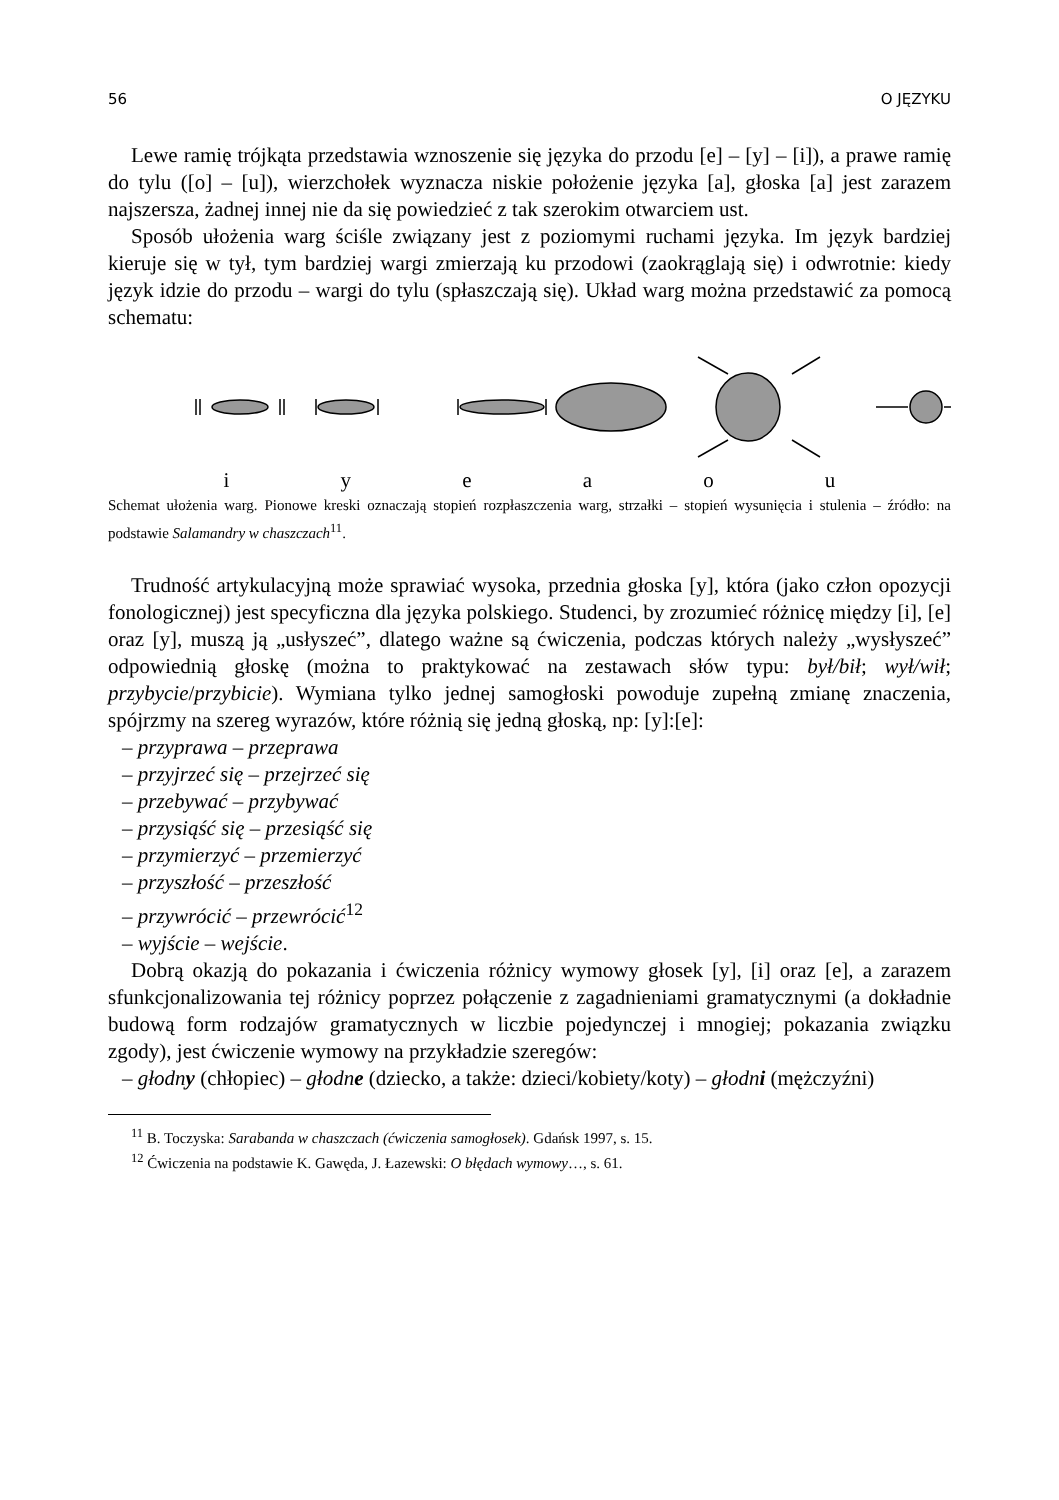56 O JĘZYKU
Lewe ramię trójkąta przedstawia wznoszenie się języka do przodu [e] – [y] – [i]), a prawe ramię do tylu ([o] – [u]), wierzchołek wyznacza niskie położenie języka [a], głoska [a] jest zarazem najszersza, żadnej innej nie da się powiedzieć z tak szerokim otwarciem ust.
Sposób ułożenia warg ściśle związany jest z poziomymi ruchami języka. Im język bardziej kieruje się w tył, tym bardziej wargi zmierzają ku przodowi (zaokrąglają się) i odwrotnie: kiedy język idzie do przodu – wargi do tylu (spłaszczają się). Układ warg można przedstawić za pomocą schematu:
i y e a o u
Schemat ułożenia warg. Pionowe kreski oznaczają stopień rozpłaszczenia warg, strzałki – stopień wysunięcia i stulenia – źródło: na podstawie Salamandry w chaszczach<sup>11</sup>.
Trudność artykulacyjną może sprawiać wysoka, przednia głoska [y], która (jako człon opozycji fonologicznej) jest specyficzna dla języka polskiego. Studenci, by zrozumieć różnicę między [i], [e] oraz [y], muszą ją „usłyszeć”, dlatego ważne są ćwiczenia, podczas których należy „wysłyszeć” odpowiednią głoskę (można to praktykować na zestawach słów typu: był/bił; wył/wił; przybycie/przybicie). Wymiana tylko jednej samogłoski powoduje zupełną zmianę znaczenia, spójrzmy na szereg wyrazów, które różnią się jedną głoską, np: [y]:[e]:
– przyprawa – przeprawa
– przyjrzeć się – przejrzeć się
– przebywać – przybywać
– przysiąść się – przesiąść się
– przymierzyć – przemierzyć
– przyszłość – przeszłość
– przywrócić – przewrócić<sup>12</sup>
– wyjście – wejście.
Dobrą okazją do pokazania i ćwiczenia różnicy wymowy głosek [y], [i] oraz [e], a zarazem sfunkcjonalizowania tej różnicy poprzez połączenie z zagadnieniami gramatycznymi (a dokładnie budową form rodzajów gramatycznych w liczbie pojedynczej i mnogiej; pokazania związku zgody), jest ćwiczenie wymowy na przykładzie szeregów:
– głodny (chłopiec) – głodne (dziecko, a także: dzieci/kobiety/koty) – głodni (mężczyźni)
<sup>11</sup> B. Toczyska: Sarabanda w chaszczach (ćwiczenia samogłosek). Gdańsk 1997, s. 15.
<sup>12</sup> Ćwiczenia na podstawie K. Gawęda, J. Łazewski: O błędach wymowy…, s. 61.